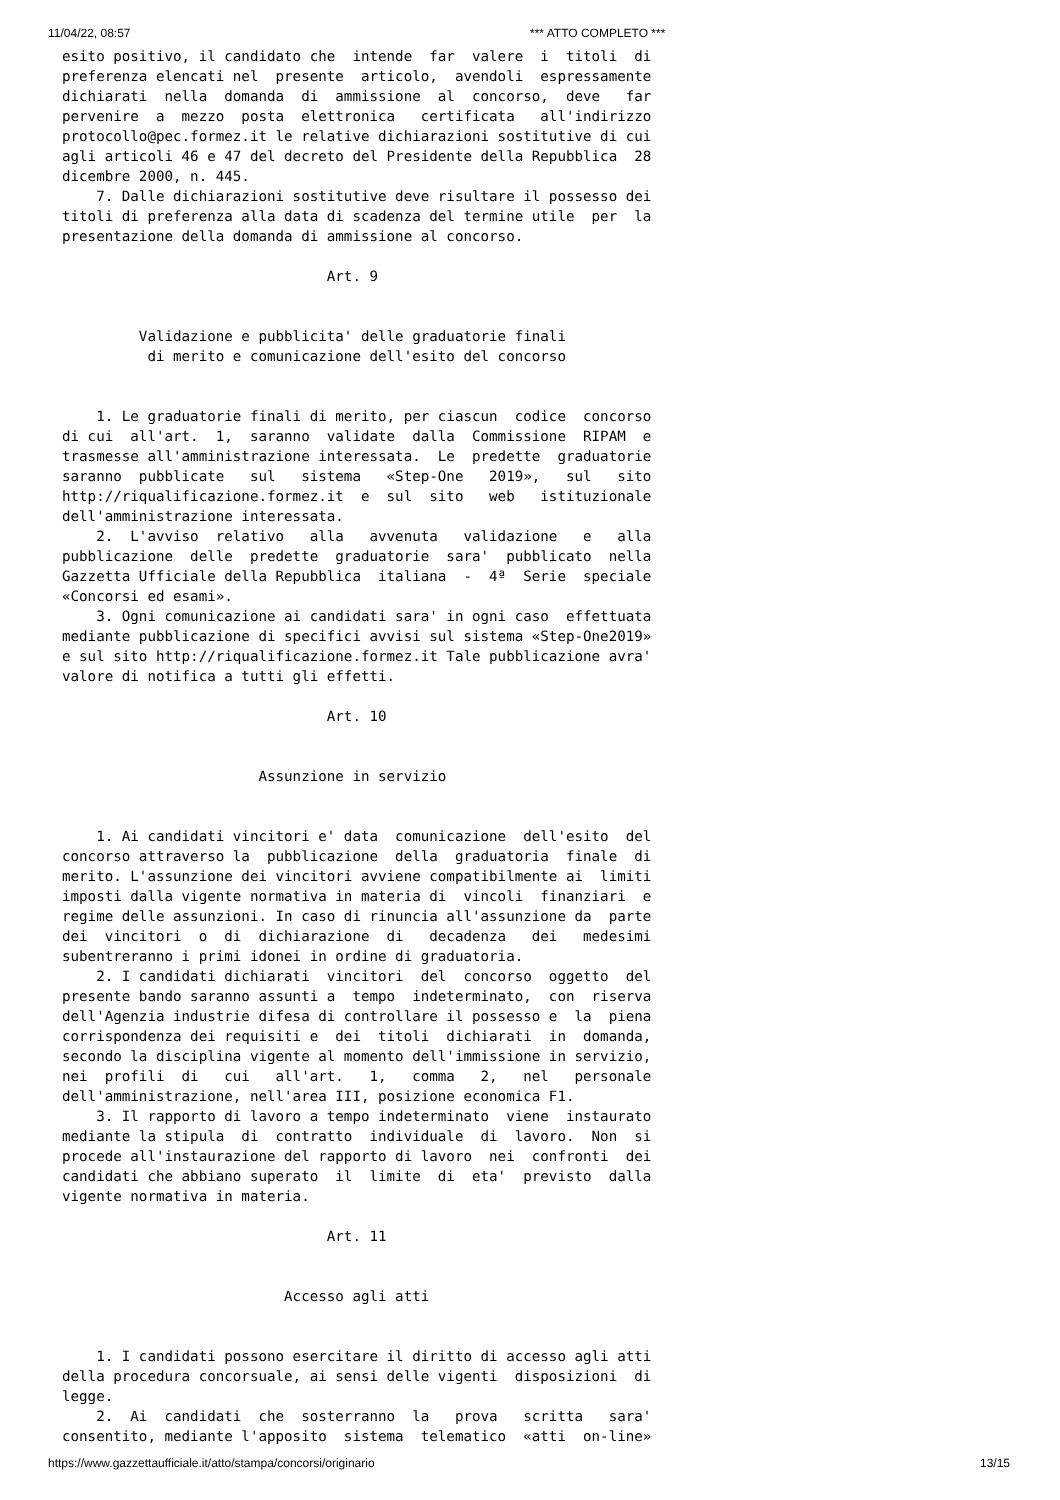11/04/22, 08:57 *** ATTO COMPLETO ***
esito positivo, il candidato che  intende  far  valere  i  titoli  di
preferenza elencati nel  presente  articolo,  avendoli  espressamente
dichiarati  nella  domanda  di  ammissione  al  concorso,  deve   far
pervenire  a  mezzo  posta  elettronica   certificata   all'indirizzo
protocollo@pec.formez.it le relative dichiarazioni sostitutive di cui
agli articoli 46 e 47 del decreto del Presidente della Repubblica  28
dicembre 2000, n. 445.
    7. Dalle dichiarazioni sostitutive deve risultare il possesso dei
titoli di preferenza alla data di scadenza del termine utile  per  la
presentazione della domanda di ammissione al concorso.

                               Art. 9


         Validazione e pubblicita' delle graduatorie finali
          di merito e comunicazione dell'esito del concorso


    1. Le graduatorie finali di merito, per ciascun  codice  concorso
di cui  all'art.  1,  saranno  validate  dalla  Commissione  RIPAM  e
trasmesse all'amministrazione interessata.  Le  predette  graduatorie
saranno  pubblicate   sul   sistema   «Step-One   2019»,   sul   sito
http://riqualificazione.formez.it  e  sul  sito   web   istituzionale
dell'amministrazione interessata.
    2.  L'avviso  relativo   alla   avvenuta   validazione   e   alla
pubblicazione  delle  predette  graduatorie  sara'  pubblicato  nella
Gazzetta Ufficiale della Repubblica  italiana  -  4ª  Serie  speciale
«Concorsi ed esami».
    3. Ogni comunicazione ai candidati sara' in ogni caso  effettuata
mediante pubblicazione di specifici avvisi sul sistema «Step-One2019»
e sul sito http://riqualificazione.formez.it Tale pubblicazione avra'
valore di notifica a tutti gli effetti.

                               Art. 10


                       Assunzione in servizio


    1. Ai candidati vincitori e' data  comunicazione  dell'esito  del
concorso attraverso la  pubblicazione  della  graduatoria  finale  di
merito. L'assunzione dei vincitori avviene compatibilmente ai  limiti
imposti dalla vigente normativa in materia di  vincoli  finanziari  e
regime delle assunzioni. In caso di rinuncia all'assunzione da  parte
dei  vincitori  o  di  dichiarazione  di   decadenza   dei   medesimi
subentreranno i primi idonei in ordine di graduatoria.
    2. I candidati dichiarati  vincitori  del  concorso  oggetto  del
presente bando saranno assunti a  tempo  indeterminato,  con  riserva
dell'Agenzia industrie difesa di controllare il possesso e  la  piena
corrispondenza dei requisiti e  dei  titoli  dichiarati  in  domanda,
secondo la disciplina vigente al momento dell'immissione in servizio,
nei  profili  di   cui   all'art.   1,   comma   2,   nel   personale
dell'amministrazione, nell'area III, posizione economica F1.
    3. Il rapporto di lavoro a tempo indeterminato  viene  instaurato
mediante la stipula  di  contratto  individuale  di  lavoro.  Non  si
procede all'instaurazione del rapporto di lavoro  nei  confronti  dei
candidati che abbiano superato  il  limite  di  eta'  previsto  dalla
vigente normativa in materia.

                               Art. 11


                          Accesso agli atti


    1. I candidati possono esercitare il diritto di accesso agli atti
della procedura concorsuale, ai sensi delle vigenti  disposizioni  di
legge.
    2.  Ai  candidati  che  sosterranno  la   prova   scritta   sara'
consentito, mediante l'apposito  sistema  telematico  «atti  on-line»
https://www.gazzettaufficiale.it/atto/stampa/concorsi/originario 13/15